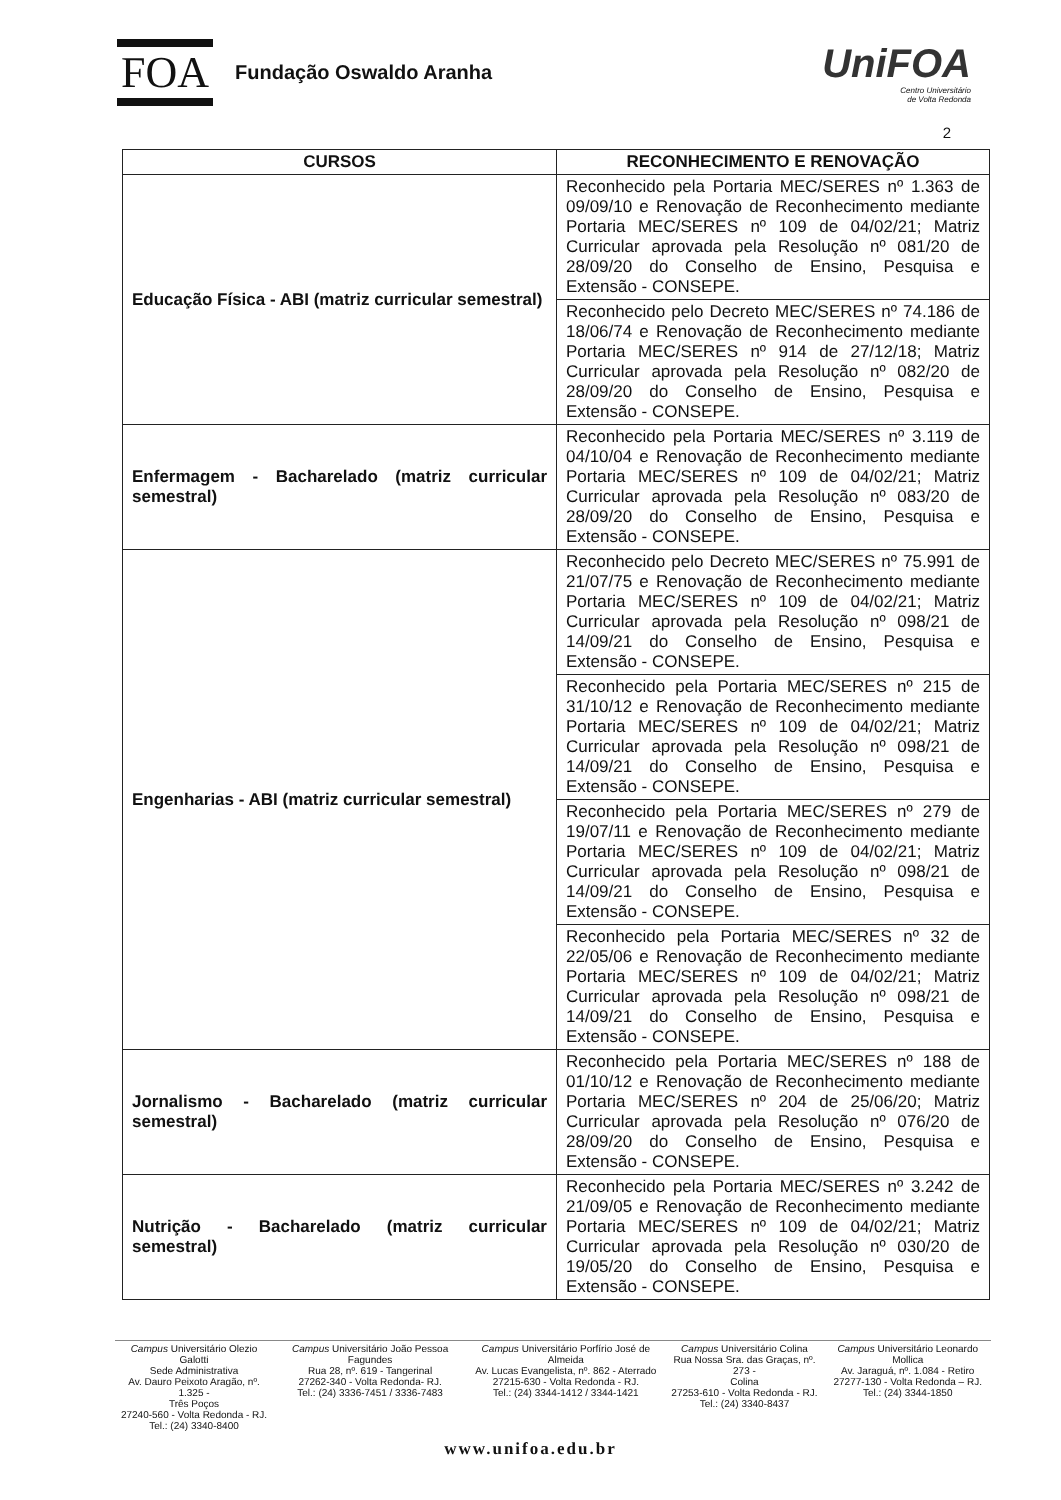FOA
Fundação Oswaldo Aranha
UniFOA
Centro Universitário
de Volta Redonda
2
| CURSOS | RECONHECIMENTO E RENOVAÇÃO |
| --- | --- |
| Educação Física - ABI (matriz curricular semestral) | Reconhecido pela Portaria MEC/SERES nº 1.363 de 09/09/10 e Renovação de Reconhecimento mediante Portaria MEC/SERES nº 109 de 04/02/21; Matriz Curricular aprovada pela Resolução nº 081/20 de 28/09/20 do Conselho de Ensino, Pesquisa e Extensão - CONSEPE. |
| | Reconhecido pelo Decreto MEC/SERES nº 74.186 de 18/06/74 e Renovação de Reconhecimento mediante Portaria MEC/SERES nº 914 de 27/12/18; Matriz Curricular aprovada pela Resolução nº 082/20 de 28/09/20 do Conselho de Ensino, Pesquisa e Extensão - CONSEPE. |
| Enfermagem - Bacharelado (matriz curricular semestral) | Reconhecido pela Portaria MEC/SERES nº 3.119 de 04/10/04 e Renovação de Reconhecimento mediante Portaria MEC/SERES nº 109 de 04/02/21; Matriz Curricular aprovada pela Resolução nº 083/20 de 28/09/20 do Conselho de Ensino, Pesquisa e Extensão - CONSEPE. |
| Engenharias - ABI (matriz curricular semestral) | Reconhecido pelo Decreto MEC/SERES nº 75.991 de 21/07/75 e Renovação de Reconhecimento mediante Portaria MEC/SERES nº 109 de 04/02/21; Matriz Curricular aprovada pela Resolução nº 098/21 de 14/09/21 do Conselho de Ensino, Pesquisa e Extensão - CONSEPE. |
| | Reconhecido pela Portaria MEC/SERES nº 215 de 31/10/12 e Renovação de Reconhecimento mediante Portaria MEC/SERES nº 109 de 04/02/21; Matriz Curricular aprovada pela Resolução nº 098/21 de 14/09/21 do Conselho de Ensino, Pesquisa e Extensão - CONSEPE. |
| | Reconhecido pela Portaria MEC/SERES nº 279 de 19/07/11 e Renovação de Reconhecimento mediante Portaria MEC/SERES nº 109 de 04/02/21; Matriz Curricular aprovada pela Resolução nº 098/21 de 14/09/21 do Conselho de Ensino, Pesquisa e Extensão - CONSEPE. |
| | Reconhecido pela Portaria MEC/SERES nº 32 de 22/05/06 e Renovação de Reconhecimento mediante Portaria MEC/SERES nº 109 de 04/02/21; Matriz Curricular aprovada pela Resolução nº 098/21 de 14/09/21 do Conselho de Ensino, Pesquisa e Extensão - CONSEPE. |
| Jornalismo - Bacharelado (matriz curricular semestral) | Reconhecido pela Portaria MEC/SERES nº 188 de 01/10/12 e Renovação de Reconhecimento mediante Portaria MEC/SERES nº 204 de 25/06/20; Matriz Curricular aprovada pela Resolução nº 076/20 de 28/09/20 do Conselho de Ensino, Pesquisa e Extensão - CONSEPE. |
| Nutrição - Bacharelado (matriz curricular semestral) | Reconhecido pela Portaria MEC/SERES nº 3.242 de 21/09/05 e Renovação de Reconhecimento mediante Portaria MEC/SERES nº 109 de 04/02/21; Matriz Curricular aprovada pela Resolução nº 030/20 de 19/05/20 do Conselho de Ensino, Pesquisa e Extensão - CONSEPE. |
Campus Universitário Olezio Galotti
Sede Administrativa
Av. Dauro Peixoto Aragão, nº. 1.325 -
Três Poços
27240-560 - Volta Redonda - RJ.
Tel.: (24) 3340-8400
Campus Universitário João Pessoa Fagundes
Rua 28, nº. 619 - Tangerinal
27262-340 - Volta Redonda- RJ.
Tel.: (24) 3336-7451 / 3336-7483
Campus Universitário Porfírio José de Almeida
Av. Lucas Evangelista, nº. 862 - Aterrado
27215-630 - Volta Redonda - RJ.
Tel.: (24) 3344-1412 / 3344-1421
Campus Universitário Colina
Rua Nossa Sra. das Graças, nº. 273 -
Colina
27253-610 - Volta Redonda - RJ.
Tel.: (24) 3340-8437
Campus Universitário Leonardo Mollica
Av. Jaraguá, nº. 1.084 - Retiro
27277-130 - Volta Redonda – RJ.
Tel.: (24) 3344-1850
www.unifoa.edu.br